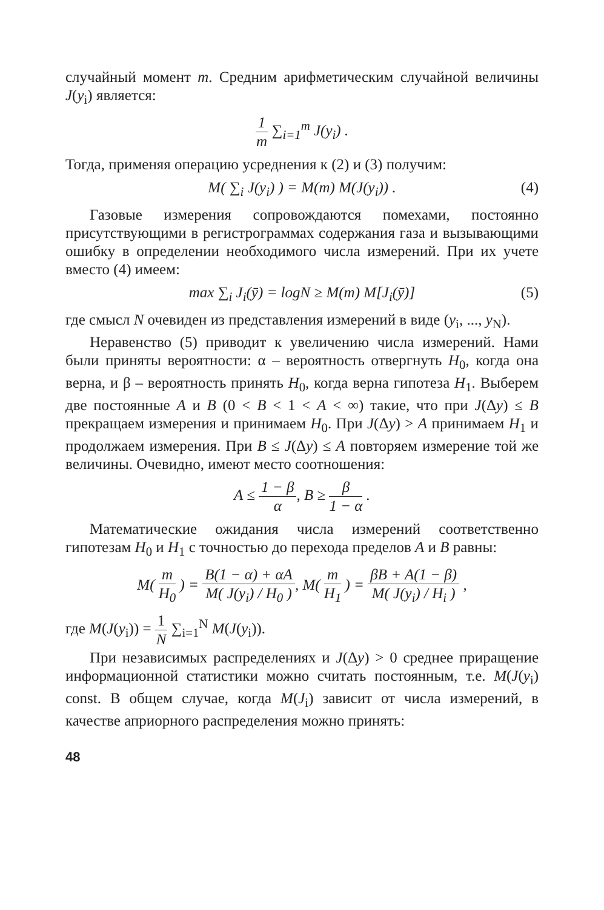случайный момент m. Средним арифметическим случайной величины J(y<sub>i</sub>) является:
1 m ∑<sub>i=1</sub><sup>m</sup> J(y<sub>i</sub>) .
Тогда, применяя операцию усреднения к (2) и (3) получим:
M( ∑<sub>i</sub> J(y<sub>i</sub>) ) = M(m) M(J(y<sub>i</sub>)) . (4)
Газовые измерения сопровождаются помехами, постоянно присутствующими в регистрограммах содержания газа и вызывающими ошибку в определении необходимого числа измерений. При их учете вместо (4) имеем:
max ∑<sub>i</sub> J<sub>i</sub>(ȳ) = logN ≥ M(m) M[J<sub>i</sub>(ȳ)] (5)
где смысл N очевиден из представления измерений в виде (y<sub>i</sub>, ..., y<sub>N</sub>).
Неравенство (5) приводит к увеличению числа измерений. Нами были приняты вероятности: α – вероятность отвергнуть H<sub>0</sub>, когда она верна, и β – вероятность принять H<sub>0</sub>, когда верна гипотеза H<sub>1</sub>. Выберем две постоянные A и B (0 < B < 1 < A < ∞) такие, что при J(Δy) ≤ B прекращаем измерения и принимаем H<sub>0</sub>. При J(Δy) > A принимаем H<sub>1</sub> и продолжаем измерения. При B ≤ J(Δy) ≤ A повторяем измерение той же величины. Очевидно, имеют место соотношения:
A ≤ 1 − β α, B ≥ β 1 − α .
Математические ожидания числа измерений соответственно гипотезам H<sub>0</sub> и H<sub>1</sub> с точностью до перехода пределов A и B равны:
M( m H<sub>0</sub> ) = B(1 − α) + αA M( J(y<sub>i</sub>) / H<sub>0</sub> ), M( m H<sub>1</sub> ) = βB + A(1 − β) M( J(y<sub>i</sub>) / H<sub>i</sub> ) ,
где M(J(y<sub>i</sub>)) = 1 N ∑<sub>i=1</sub><sup>N</sup> M(J(y<sub>i</sub>)).
При независимых распределениях и J(Δy) > 0 среднее приращение информационной статистики можно считать постоянным, т.е. M(J(y<sub>i</sub>) const. В общем случае, когда M(J<sub>i</sub>) зависит от числа измерений, в качестве априорного распределения можно принять:
48